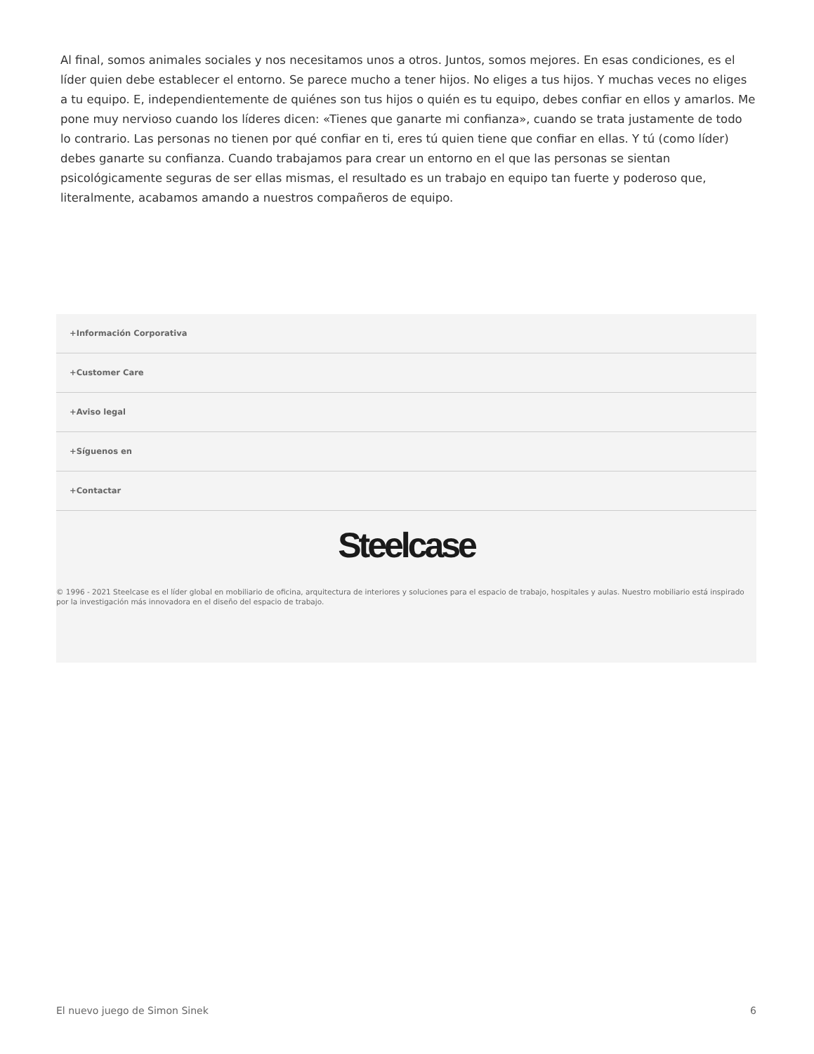Al final, somos animales sociales y nos necesitamos unos a otros. Juntos, somos mejores. En esas condiciones, es el líder quien debe establecer el entorno. Se parece mucho a tener hijos. No eliges a tus hijos. Y muchas veces no eliges a tu equipo. E, independientemente de quiénes son tus hijos o quién es tu equipo, debes confiar en ellos y amarlos. Me pone muy nervioso cuando los líderes dicen: «Tienes que ganarte mi confianza», cuando se trata justamente de todo lo contrario. Las personas no tienen por qué confiar en ti, eres tú quien tiene que confiar en ellas. Y tú (como líder) debes ganarte su confianza. Cuando trabajamos para crear un entorno en el que las personas se sientan psicológicamente seguras de ser ellas mismas, el resultado es un trabajo en equipo tan fuerte y poderoso que, literalmente, acabamos amando a nuestros compañeros de equipo.
+Información Corporativa
+Customer Care
+Aviso legal
+Síguenos en
+Contactar
Steelcase
© 1996 - 2021 Steelcase es el líder global en mobiliario de oficina, arquitectura de interiores y soluciones para el espacio de trabajo, hospitales y aulas. Nuestro mobiliario está inspirado por la investigación más innovadora en el diseño del espacio de trabajo.
El nuevo juego de Simon Sinek 6